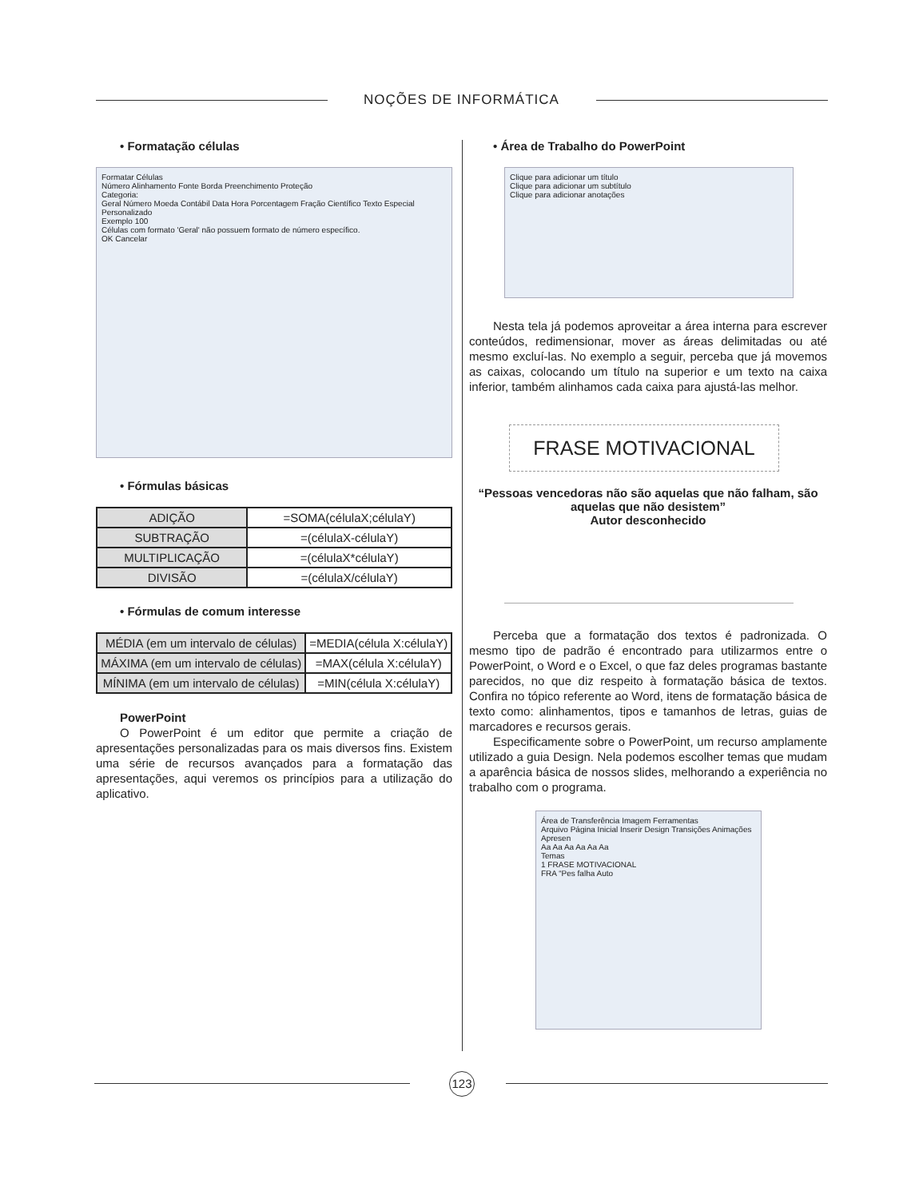NOÇÕES DE INFORMÁTICA
• Formatação células
Formatar Células
Número Alinhamento Fonte Borda Preenchimento Proteção
Categoria:
Geral Número Moeda Contábil Data Hora Porcentagem Fração Científico Texto Especial Personalizado
Exemplo 100
Células com formato 'Geral' não possuem formato de número específico.
OK Cancelar
• Fórmulas básicas
| ADIÇÃO | =SOMA(célulaX;célulaY) |
| SUBTRAÇÃO | =(célulaX-célulaY) |
| MULTIPLICAÇÃO | =(célulaX*célulaY) |
| DIVISÃO | =(célulaX/célulaY) |
• Fórmulas de comum interesse
| MÉDIA (em um intervalo de células) | =MEDIA(célula X:célulaY) |
| MÁXIMA (em um intervalo de células) | =MAX(célula X:célulaY) |
| MÍNIMA (em um intervalo de células) | =MIN(célula X:célulaY) |
PowerPoint
O PowerPoint é um editor que permite a criação de apresentações personalizadas para os mais diversos fins. Existem uma série de recursos avançados para a formatação das apresentações, aqui veremos os princípios para a utilização do aplicativo.
• Área de Trabalho do PowerPoint
Clique para adicionar um título
Clique para adicionar um subtítulo
Clique para adicionar anotações
Nesta tela já podemos aproveitar a área interna para escrever conteúdos, redimensionar, mover as áreas delimitadas ou até mesmo excluí-las. No exemplo a seguir, perceba que já movemos as caixas, colocando um título na superior e um texto na caixa inferior, também alinhamos cada caixa para ajustá-las melhor.
FRASE MOTIVACIONAL
“Pessoas vencedoras não são aquelas que não falham, são aquelas que não desistem”
Autor desconhecido
Perceba que a formatação dos textos é padronizada. O mesmo tipo de padrão é encontrado para utilizarmos entre o PowerPoint, o Word e o Excel, o que faz deles programas bastante parecidos, no que diz respeito à formatação básica de textos. Confira no tópico referente ao Word, itens de formatação básica de texto como: alinhamentos, tipos e tamanhos de letras, guias de marcadores e recursos gerais.
Especificamente sobre o PowerPoint, um recurso amplamente utilizado a guia Design. Nela podemos escolher temas que mudam a aparência básica de nossos slides, melhorando a experiência no trabalho com o programa.
Área de Transferência Imagem Ferramentas
Arquivo Página Inicial Inserir Design Transições Animações Apresen
Aa Aa Aa Aa Aa Aa
Temas
1 FRASE MOTIVACIONAL
FRA “Pes falha Auto
123